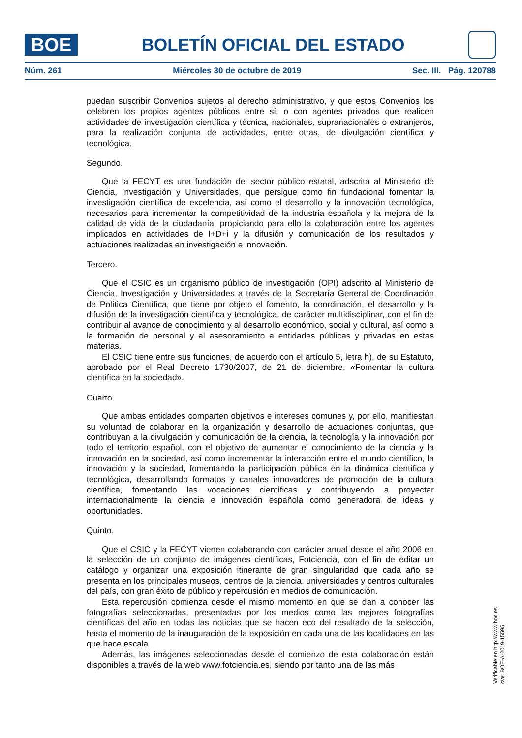BOE
BOLETÍN OFICIAL DEL ESTADO
Núm. 261 Miércoles 30 de octubre de 2019 Sec. III. Pág. 120788
puedan suscribir Convenios sujetos al derecho administrativo, y que estos Convenios los celebren los propios agentes públicos entre sí, o con agentes privados que realicen actividades de investigación científica y técnica, nacionales, supranacionales o extranjeros, para la realización conjunta de actividades, entre otras, de divulgación científica y tecnológica.
Segundo.
Que la FECYT es una fundación del sector público estatal, adscrita al Ministerio de Ciencia, Investigación y Universidades, que persigue como fin fundacional fomentar la investigación científica de excelencia, así como el desarrollo y la innovación tecnológica, necesarios para incrementar la competitividad de la industria española y la mejora de la calidad de vida de la ciudadanía, propiciando para ello la colaboración entre los agentes implicados en actividades de I+D+i y la difusión y comunicación de los resultados y actuaciones realizadas en investigación e innovación.
Tercero.
Que el CSIC es un organismo público de investigación (OPI) adscrito al Ministerio de Ciencia, Investigación y Universidades a través de la Secretaría General de Coordinación de Política Científica, que tiene por objeto el fomento, la coordinación, el desarrollo y la difusión de la investigación científica y tecnológica, de carácter multidisciplinar, con el fin de contribuir al avance de conocimiento y al desarrollo económico, social y cultural, así como a la formación de personal y al asesoramiento a entidades públicas y privadas en estas materias.
El CSIC tiene entre sus funciones, de acuerdo con el artículo 5, letra h), de su Estatuto, aprobado por el Real Decreto 1730/2007, de 21 de diciembre, «Fomentar la cultura científica en la sociedad».
Cuarto.
Que ambas entidades comparten objetivos e intereses comunes y, por ello, manifiestan su voluntad de colaborar en la organización y desarrollo de actuaciones conjuntas, que contribuyan a la divulgación y comunicación de la ciencia, la tecnología y la innovación por todo el territorio español, con el objetivo de aumentar el conocimiento de la ciencia y la innovación en la sociedad, así como incrementar la interacción entre el mundo científico, la innovación y la sociedad, fomentando la participación pública en la dinámica científica y tecnológica, desarrollando formatos y canales innovadores de promoción de la cultura científica, fomentando las vocaciones científicas y contribuyendo a proyectar internacionalmente la ciencia e innovación española como generadora de ideas y oportunidades.
Quinto.
Que el CSIC y la FECYT vienen colaborando con carácter anual desde el año 2006 en la selección de un conjunto de imágenes científicas, Fotciencia, con el fin de editar un catálogo y organizar una exposición itinerante de gran singularidad que cada año se presenta en los principales museos, centros de la ciencia, universidades y centros culturales del país, con gran éxito de público y repercusión en medios de comunicación.
Esta repercusión comienza desde el mismo momento en que se dan a conocer las fotografías seleccionadas, presentadas por los medios como las mejores fotografías científicas del año en todas las noticias que se hacen eco del resultado de la selección, hasta el momento de la inauguración de la exposición en cada una de las localidades en las que hace escala.
Además, las imágenes seleccionadas desde el comienzo de esta colaboración están disponibles a través de la web www.fotciencia.es, siendo por tanto una de las más
Verificable en http://www.boe.es
cve: BOE-A-2019-15595